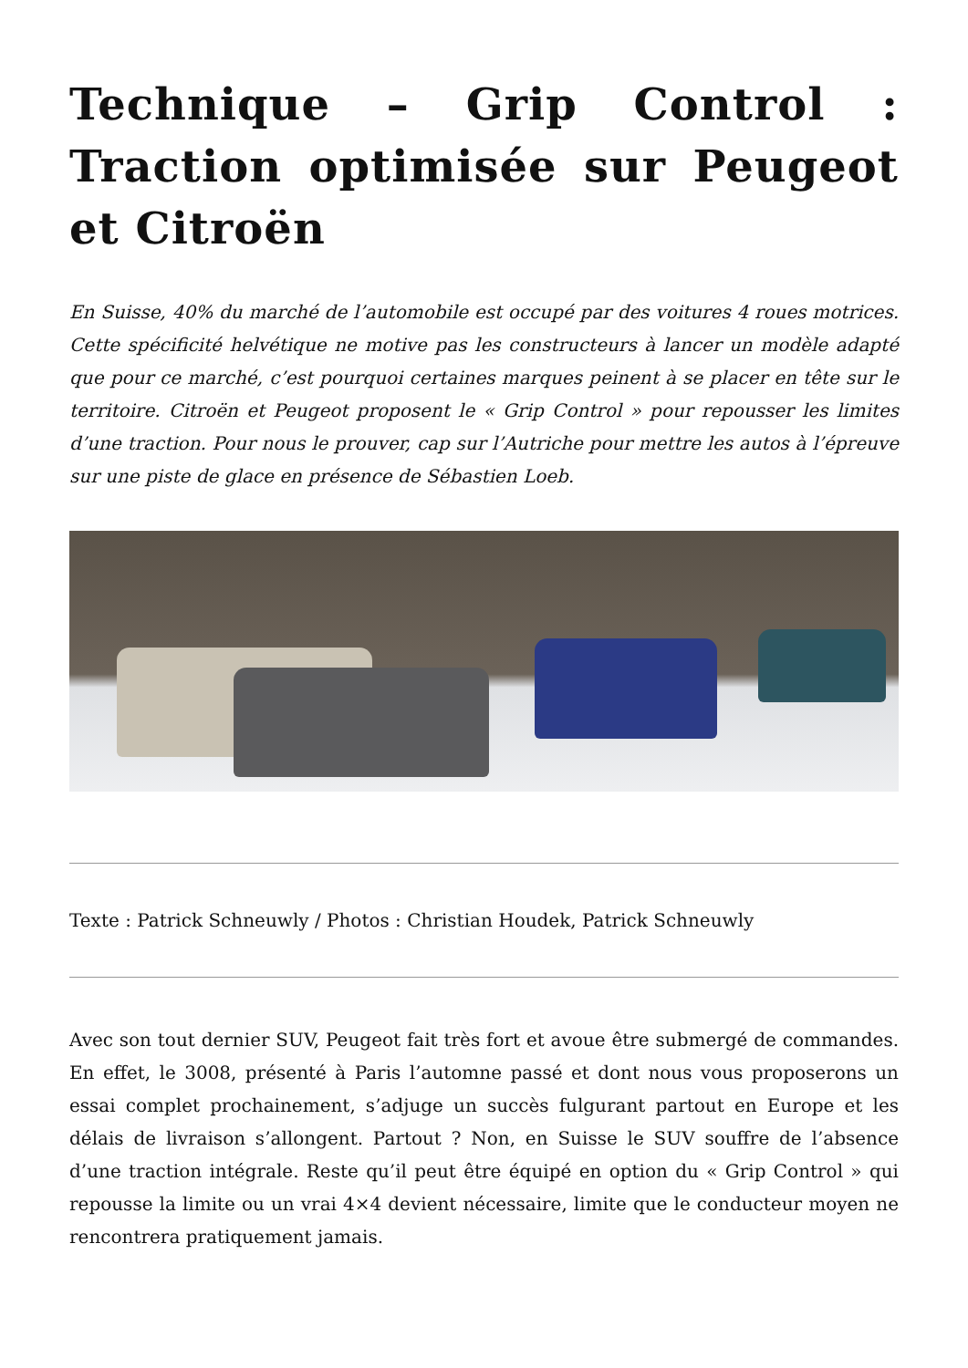Technique – Grip Control : Traction optimisée sur Peugeot et Citroën
En Suisse, 40% du marché de l’automobile est occupé par des voitures 4 roues motrices. Cette spécificité helvétique ne motive pas les constructeurs à lancer un modèle adapté que pour ce marché, c’est pourquoi certaines marques peinent à se placer en tête sur le territoire. Citroën et Peugeot proposent le « Grip Control » pour repousser les limites d’une traction. Pour nous le prouver, cap sur l’Autriche pour mettre les autos à l’épreuve sur une piste de glace en présence de Sébastien Loeb.
Texte : Patrick Schneuwly / Photos : Christian Houdek, Patrick Schneuwly
Avec son tout dernier SUV, Peugeot fait très fort et avoue être submergé de commandes. En effet, le 3008, présenté à Paris l’automne passé et dont nous vous proposerons un essai complet prochainement, s’adjuge un succès fulgurant partout en Europe et les délais de livraison s’allongent. Partout ? Non, en Suisse le SUV souffre de l’absence d’une traction intégrale. Reste qu’il peut être équipé en option du « Grip Control » qui repousse la limite ou un vrai 4×4 devient nécessaire, limite que le conducteur moyen ne rencontrera pratiquement jamais.